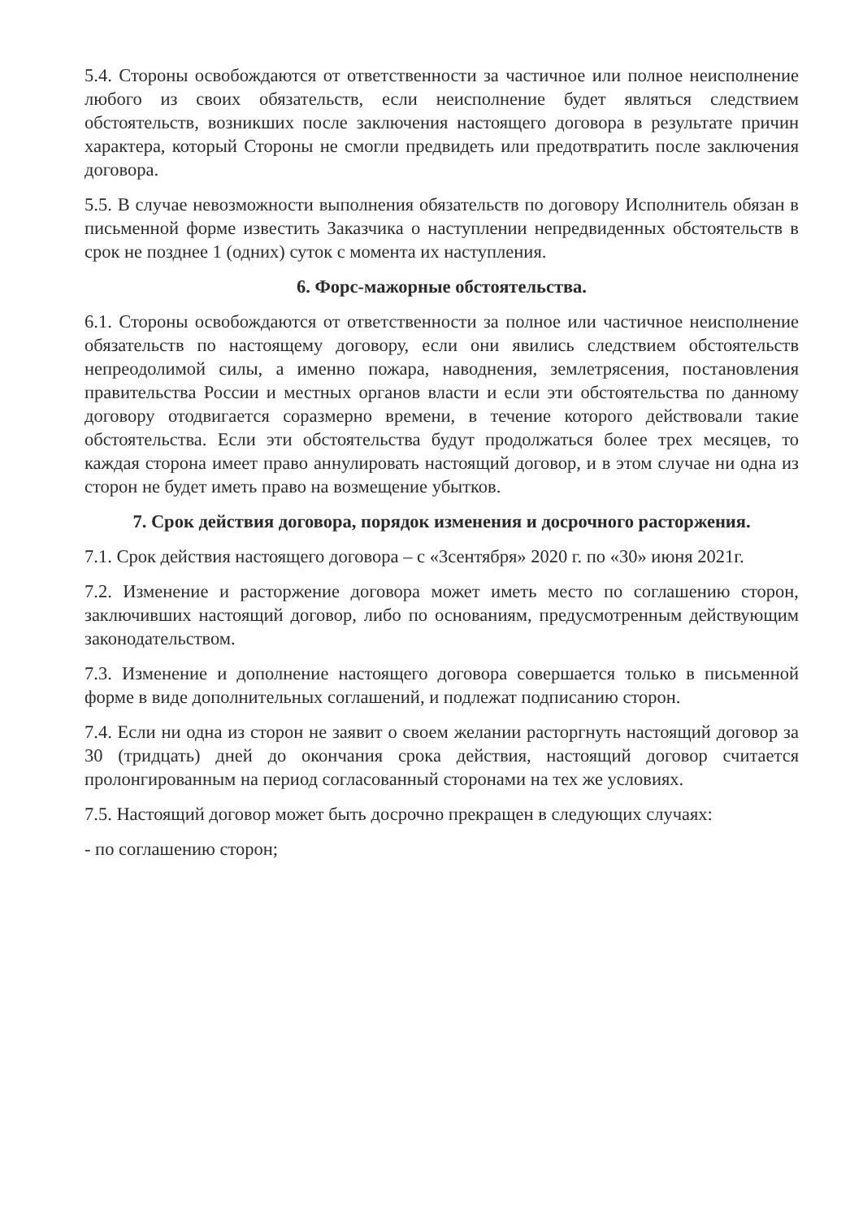5.4. Стороны освобождаются от ответственности за частичное или полное неисполнение любого из своих обязательств, если неисполнение будет являться следствием обстоятельств, возникших после заключения настоящего договора в результате причин характера, который Стороны не смогли предвидеть или предотвратить после заключения договора.
5.5. В случае невозможности выполнения обязательств по договору Исполнитель обязан в письменной форме известить Заказчика о наступлении непредвиденных обстоятельств в срок не позднее 1 (одних) суток с момента их наступления.
6. Форс-мажорные обстоятельства.
6.1. Стороны освобождаются от ответственности за полное или частичное неисполнение обязательств по настоящему договору, если они явились следствием обстоятельств непреодолимой силы, а именно пожара, наводнения, землетрясения, постановления правительства России и местных органов власти и если эти обстоятельства по данному договору отодвигается соразмерно времени, в течение которого действовали такие обстоятельства. Если эти обстоятельства будут продолжаться более трех месяцев, то каждая сторона имеет право аннулировать настоящий договор, и в этом случае ни одна из сторон не будет иметь право на возмещение убытков.
7. Срок действия договора, порядок изменения и досрочного расторжения.
7.1. Срок действия настоящего договора – с «3сентября» 2020 г. по «30» июня 2021г.
7.2. Изменение и расторжение договора может иметь место по соглашению сторон, заключивших настоящий договор, либо по основаниям, предусмотренным действующим законодательством.
7.3. Изменение и дополнение настоящего договора совершается только в письменной форме в виде дополнительных соглашений, и подлежат подписанию сторон.
7.4. Если ни одна из сторон не заявит о своем желании расторгнуть настоящий договор за 30 (тридцать) дней до окончания срока действия, настоящий договор считается пролонгированным на период согласованный сторонами на тех же условиях.
7.5. Настоящий договор может быть досрочно прекращен в следующих случаях:
- по соглашению сторон;